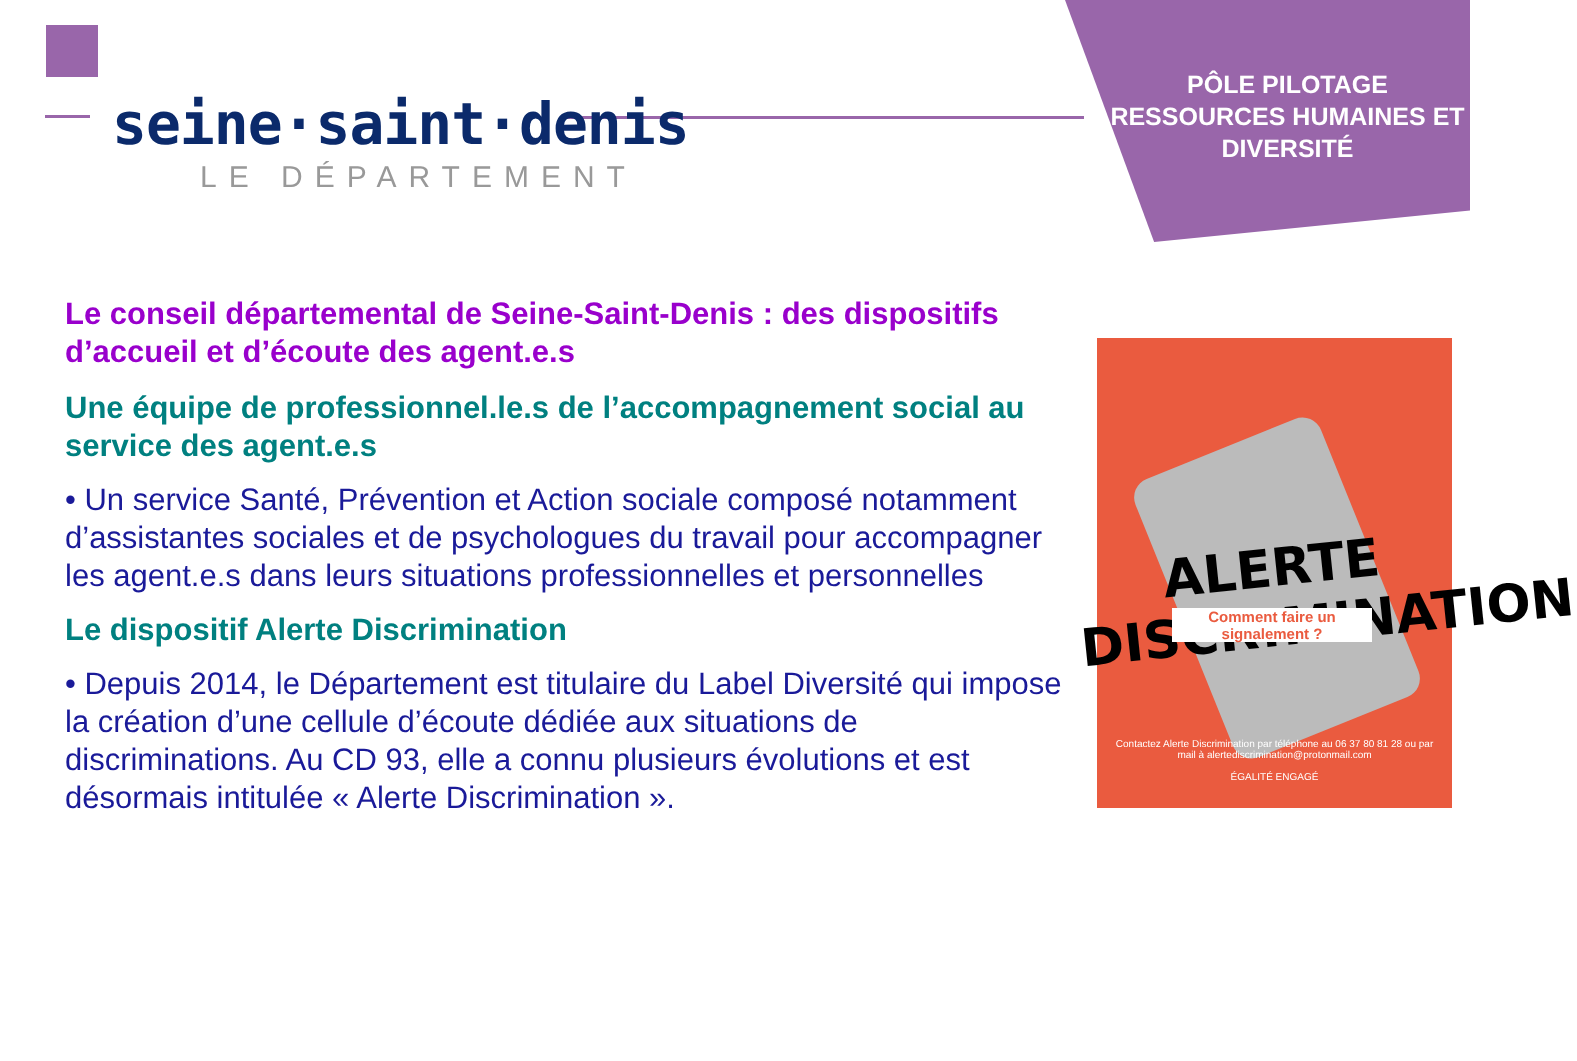seine·saint·denis
LE DÉPARTEMENT
PÔLE PILOTAGE RESSOURCES HUMAINES ET DIVERSITÉ
Le conseil départemental de Seine-Saint-Denis : des dispositifs d’accueil et d’écoute des agent.e.s
Une équipe de professionnel.le.s de l’accompagnement social au service des agent.e.s
• Un service Santé, Prévention et Action sociale composé notamment d’assistantes sociales et de psychologues du travail pour accompagner les agent.e.s dans leurs situations professionnelles et personnelles
Le dispositif Alerte Discrimination
• Depuis 2014, le Département est titulaire du Label Diversité qui impose la création d’une cellule d’écoute dédiée aux situations de discriminations. Au CD 93, elle a connu plusieurs évolutions et est désormais intitulée « Alerte Discrimination ».
ALERTE DISCR!MINATION
Comment faire un signalement ?
Contactez Alerte Discrimination par téléphone au 06 37 80 81 28 ou par mail à alertediscrimination@protonmail.com
ÉGALITÉ ENGAGÉ